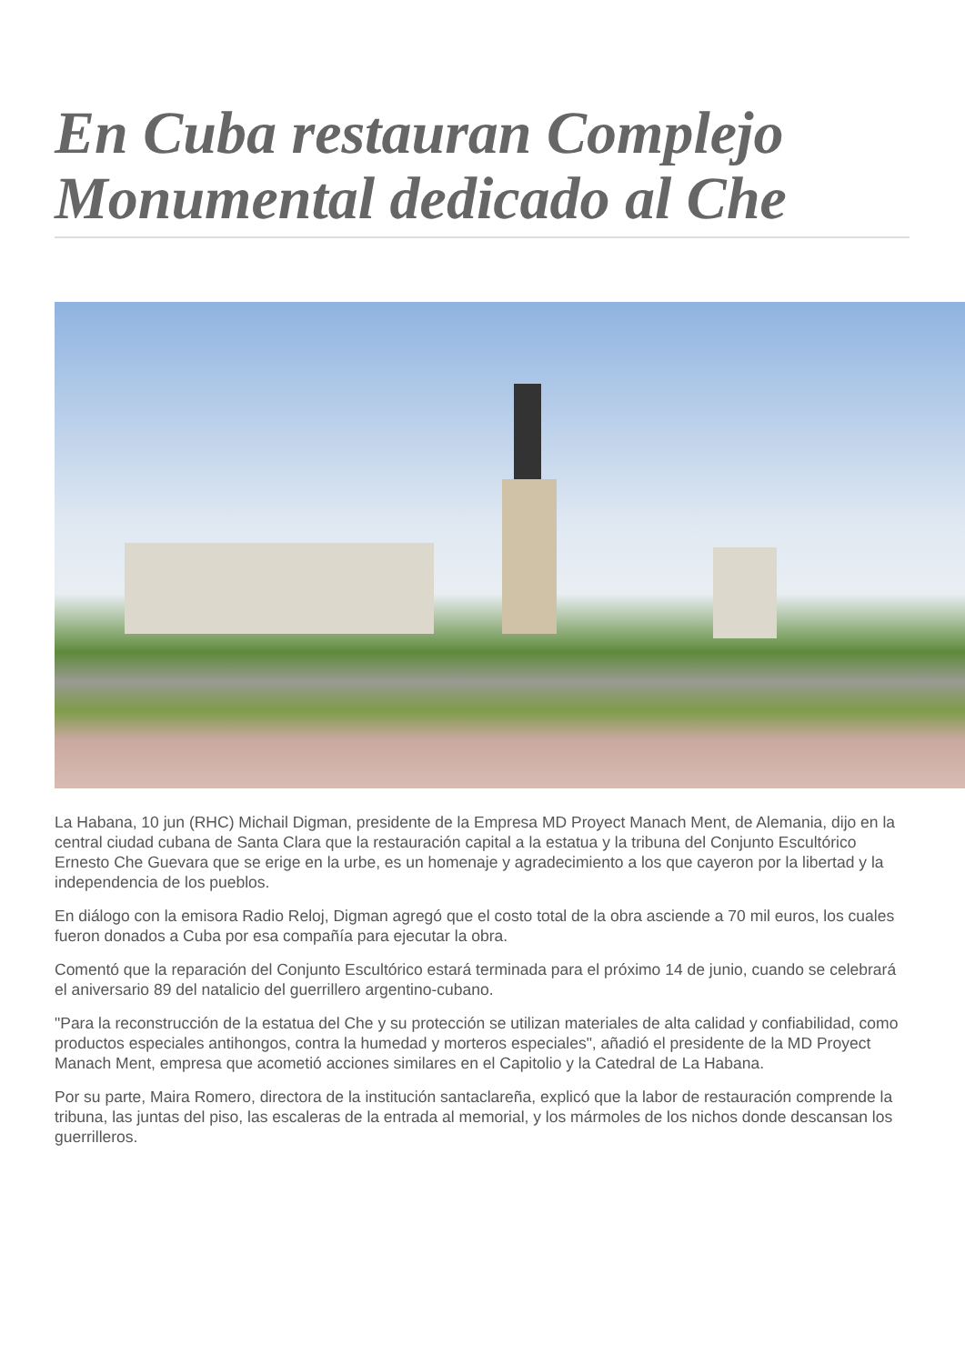En Cuba restauran Complejo Monumental dedicado al Che
La Habana, 10 jun (RHC) Michail Digman, presidente de la Empresa MD Proyect Manach Ment, de Alemania, dijo en la central ciudad cubana de Santa Clara que la restauración capital a la estatua y la tribuna del Conjunto Escultórico Ernesto Che Guevara que se erige en la urbe, es un homenaje y agradecimiento a los que cayeron por la libertad y la independencia de los pueblos.
En diálogo con la emisora Radio Reloj, Digman agregó que el costo total de la obra asciende a 70 mil euros, los cuales fueron donados a Cuba por esa compañía para ejecutar la obra.
Comentó que la reparación del Conjunto Escultórico estará terminada para el próximo 14 de junio, cuando se celebrará el aniversario 89 del natalicio del guerrillero argentino-cubano.
"Para la reconstrucción de la estatua del Che y su protección se utilizan materiales de alta calidad y confiabilidad, como productos especiales antihongos, contra la humedad y morteros especiales", añadió el presidente de la MD Proyect Manach Ment, empresa que acometió acciones similares en el Capitolio y la Catedral de La Habana.
Por su parte, Maira Romero, directora de la institución santaclareña, explicó que la labor de restauración comprende la tribuna, las juntas del piso, las escaleras de la entrada al memorial, y los mármoles de los nichos donde descansan los guerrilleros.